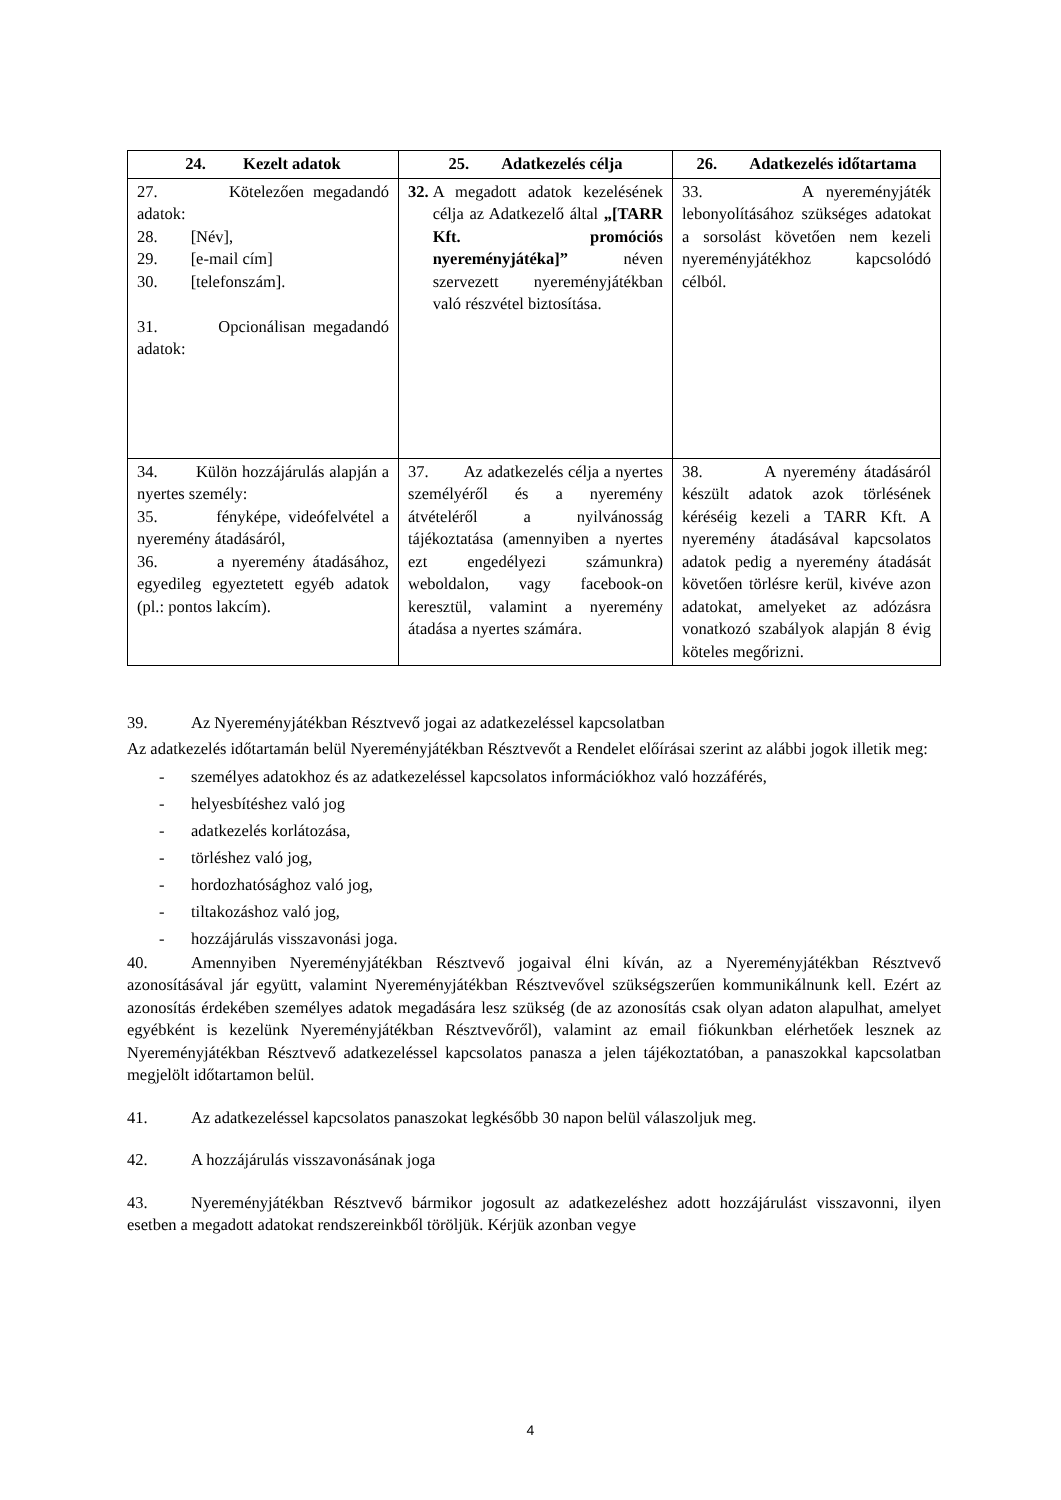| 24. Kezelt adatok | 25. Adatkezelés célja | 26. Adatkezelés időtartama |
| --- | --- | --- |
| 27. Kötelezően megadandó adatok: 28. [Név], 29. [e-mail cím] 30. [telefonszám]. 31. Opcionálisan megadandó adatok: | 32. A megadott adatok kezelésének célja az Adatkezelő által „[TARR Kft. promóciós nyereményjátéka]” néven szervezett nyereményjátékban való részvétel biztosítása. | 33. A nyereményjáték lebonyolításához szükséges adatokat a sorsolást követően nem kezeli nyereményjátékhoz kapcsolódó célból. |
| 34. Külön hozzájárulás alapján a nyertes személy: 35. fényképe, videófelvétel a nyeremény átadásáról, 36. a nyeremény átadásához, egyedileg egyeztetett egyéb adatok (pl.: pontos lakcím). | 37. Az adatkezelés célja a nyertes személyéről és a nyeremény átvételéről a nyilvánosság tájékoztatása (amennyiben a nyertes ezt engedélyezi számunkra) weboldalon, vagy facebook-on keresztül, valamint a nyeremény átadása a nyertes számára. | 38. A nyeremény átadásáról készült adatok azok törlésének kéréséig kezeli a TARR Kft. A nyeremény átadásával kapcsolatos adatok pedig a nyeremény átadását követően törlésre kerül, kivéve azon adatokat, amelyeket az adózásra vonatkozó szabályok alapján 8 évig köteles megőrizni. |
39. Az Nyereményjátékban Résztvevő jogai az adatkezeléssel kapcsolatban
Az adatkezelés időtartamán belül Nyereményjátékban Résztvevőt a Rendelet előírásai szerint az alábbi jogok illetik meg:
- személyes adatokhoz és az adatkezeléssel kapcsolatos információkhoz való hozzáférés,
- helyesbítéshez való jog
- adatkezelés korlátozása,
- törléshez való jog,
- hordozhatósághoz való jog,
- tiltakozáshoz való jog,
- hozzájárulás visszavonási joga.
40. Amennyiben Nyereményjátékban Résztvevő jogaival élni kíván, az a Nyereményjátékban Résztvevő azonosításával jár együtt, valamint Nyereményjátékban Résztvevővel szükségszerűen kommunikálnunk kell. Ezért az azonosítás érdekében személyes adatok megadására lesz szükség (de az azonosítás csak olyan adaton alapulhat, amelyet egyébként is kezelünk Nyereményjátékban Résztvevőről), valamint az email fiókunkban elérhetőek lesznek az Nyereményjátékban Résztvevő adatkezeléssel kapcsolatos panasza a jelen tájékoztatóban, a panaszokkal kapcsolatban megjelölt időtartamon belül.
41. Az adatkezeléssel kapcsolatos panaszokat legkésőbb 30 napon belül válaszoljuk meg.
42. A hozzájárulás visszavonásának joga
43. Nyereményjátékban Résztvevő bármikor jogosult az adatkezeléshez adott hozzájárulást visszavonni, ilyen esetben a megadott adatokat rendszereinkből töröljük. Kérjük azonban vegye
4